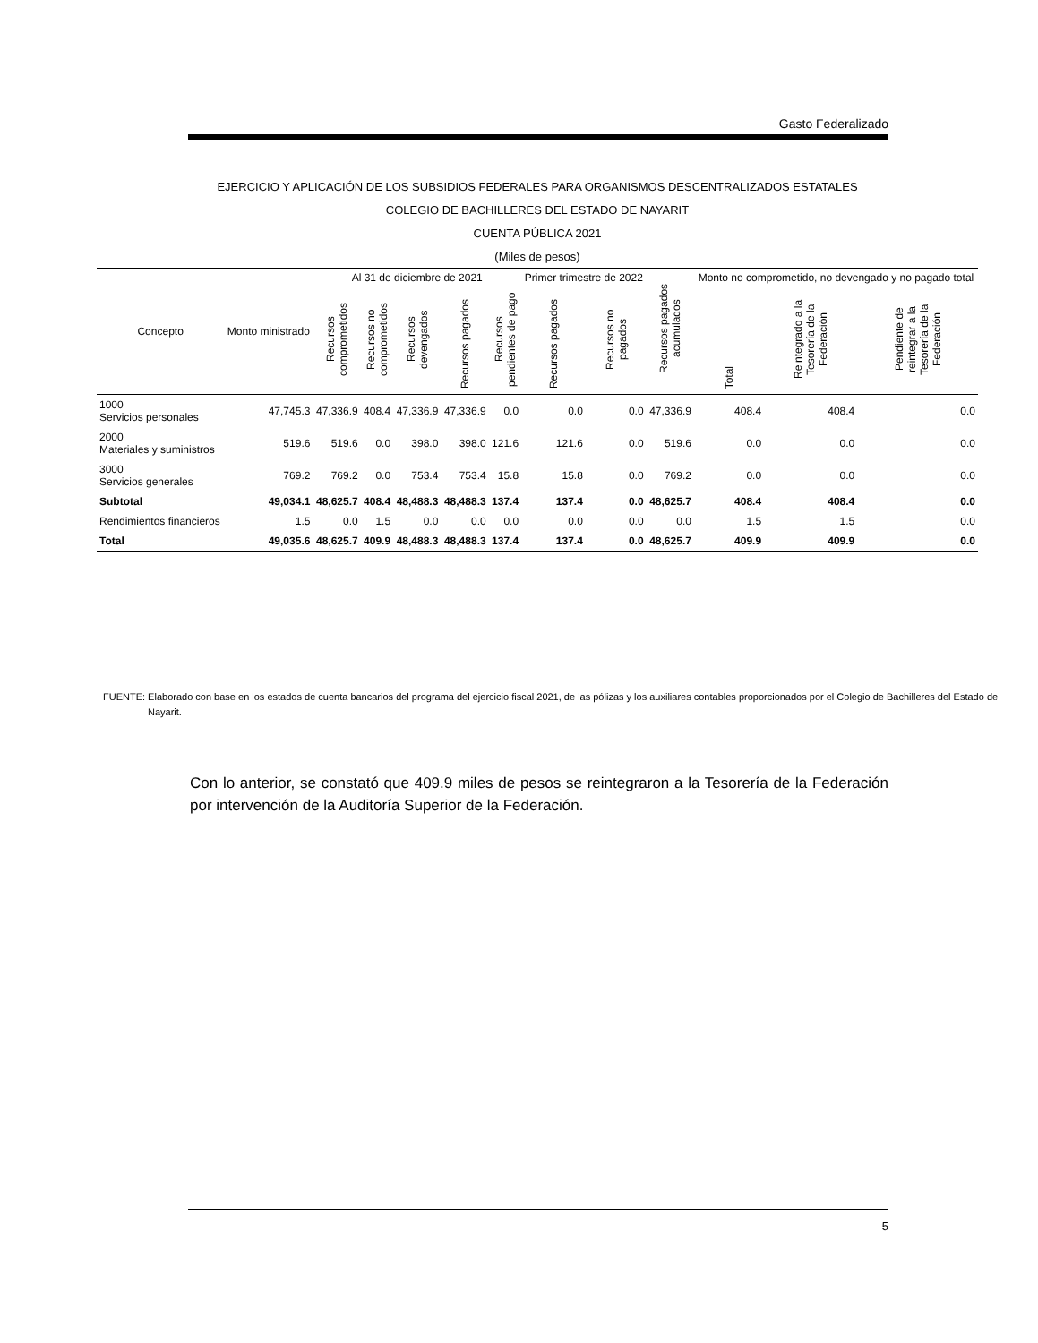Gasto Federalizado
EJERCICIO Y APLICACIÓN DE LOS SUBSIDIOS FEDERALES PARA ORGANISMOS DESCENTRALIZADOS ESTATALES
COLEGIO DE BACHILLERES DEL ESTADO DE NAYARIT
CUENTA PÚBLICA 2021
(Miles de pesos)
| Concepto | Monto ministrado | Al 31 de diciembre de 2021 | | | | | Primer trimestre de 2022 | | Recursos pagados acumulados | Monto no comprometido, no devengado y no pagado total | | |
| --- | --- | --- | --- | --- | --- | --- | --- | --- | --- | --- | --- | --- |
| | | Recursos comprometidos | Recursos no comprometidos | Recursos devengados | Recursos pagados | Recursos pendientes de pago | Recursos pagados | Recursos no pagados | | Total | Reintegrado a la Tesorería de la Federación | Pendiente de reintegrar a la Tesorería de la Federación |
| 1000 Servicios personales | 47,745.3 | 47,336.9 | 408.4 | 47,336.9 | 47,336.9 | 0.0 | 0.0 | 0.0 | 47,336.9 | 408.4 | 408.4 | 0.0 |
| 2000 Materiales y suministros | 519.6 | 519.6 | 0.0 | 398.0 | 398.0 | 121.6 | 121.6 | 0.0 | 519.6 | 0.0 | 0.0 | 0.0 |
| 3000 Servicios generales | 769.2 | 769.2 | 0.0 | 753.4 | 753.4 | 15.8 | 15.8 | 0.0 | 769.2 | 0.0 | 0.0 | 0.0 |
| Subtotal | 49,034.1 | 48,625.7 | 408.4 | 48,488.3 | 48,488.3 | 137.4 | 137.4 | 0.0 | 48,625.7 | 408.4 | 408.4 | 0.0 |
| Rendimientos financieros | 1.5 | 0.0 | 1.5 | 0.0 | 0.0 | 0.0 | 0.0 | 0.0 | 0.0 | 1.5 | 1.5 | 0.0 |
| Total | 49,035.6 | 48,625.7 | 409.9 | 48,488.3 | 48,488.3 | 137.4 | 137.4 | 0.0 | 48,625.7 | 409.9 | 409.9 | 0.0 |
FUENTE: Elaborado con base en los estados de cuenta bancarios del programa del ejercicio fiscal 2021, de las pólizas y los auxiliares contables proporcionados por el Colegio de Bachilleres del Estado de Nayarit.
Con lo anterior, se constató que 409.9 miles de pesos se reintegraron a la Tesorería de la Federación por intervención de la Auditoría Superior de la Federación.
5